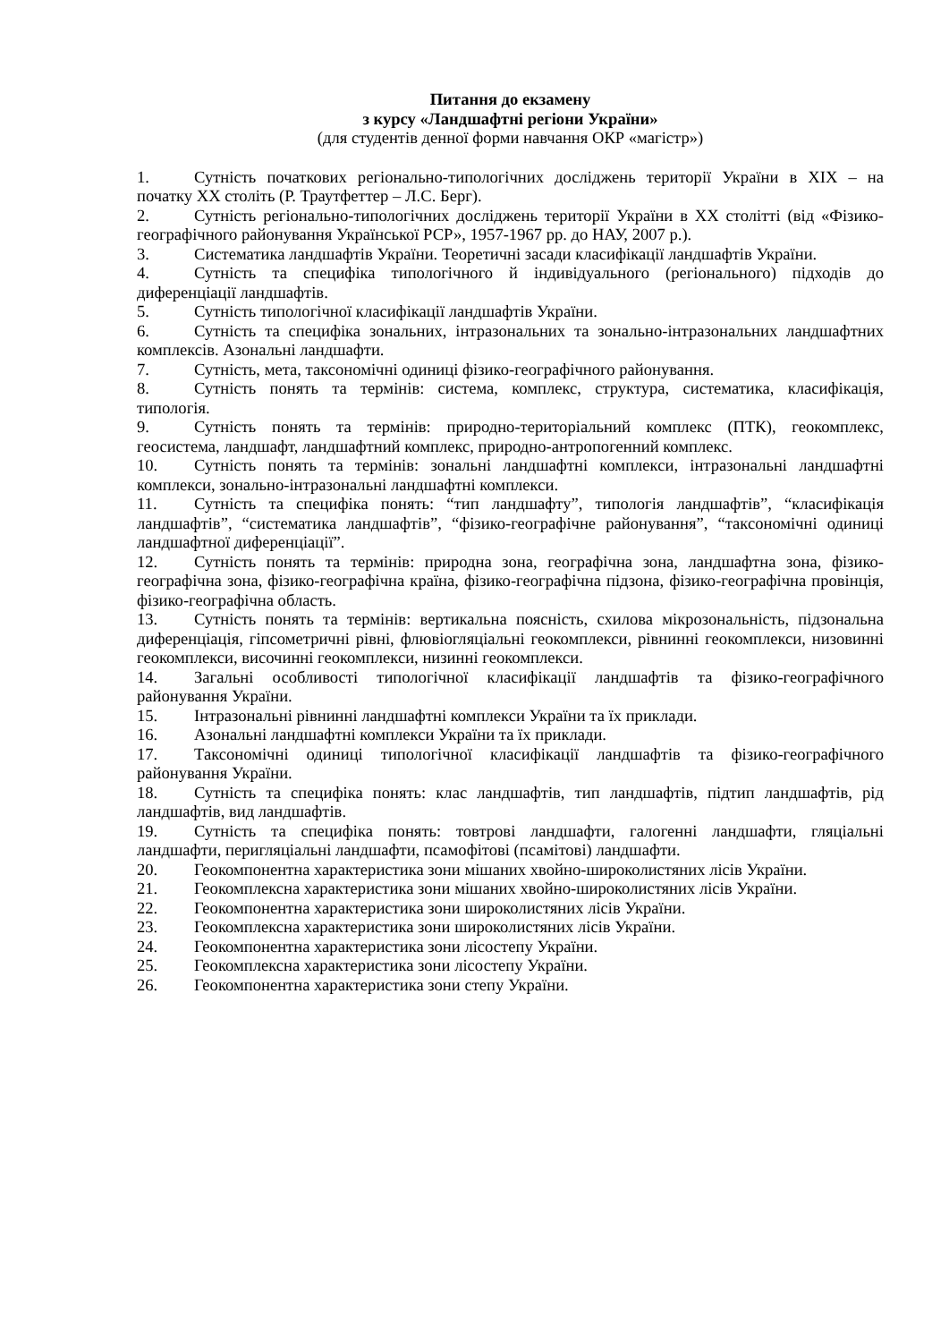Питання до екзамену
з курсу «Ландшафтні регіони України»
(для студентів денної форми навчання ОКР «магістр»)
1. Сутність початкових регіонально-типологічних досліджень території України в XIX – на початку XX століть (Р. Траутфеттер – Л.С. Берг).
2. Сутність регіонально-типологічних досліджень території України в XX столітті (від «Фізико-географічного районування Української РСР», 1957-1967 рр. до НАУ, 2007 р.).
3. Систематика ландшафтів України. Теоретичні засади класифікації ландшафтів України.
4. Сутність та специфіка типологічного й індивідуального (регіонального) підходів до диференціації ландшафтів.
5. Сутність типологічної класифікації ландшафтів України.
6. Сутність та специфіка зональних, інтразональних та зонально-інтразональних ландшафтних комплексів. Азональні ландшафти.
7. Сутність, мета, таксономічні одиниці фізико-географічного районування.
8. Сутність понять та термінів: система, комплекс, структура, систематика, класифікація, типологія.
9. Сутність понять та термінів: природно-територіальний комплекс (ПТК), геокомплекс, геосистема, ландшафт, ландшафтний комплекс, природно-антропогенний комплекс.
10. Сутність понять та термінів: зональні ландшафтні комплекси, інтразональні ландшафтні комплекси, зонально-інтразональні ландшафтні комплекси.
11. Сутність та специфіка понять: “тип ландшафту”, типологія ландшафтів”, “класифікація ландшафтів”, “систематика ландшафтів”, “фізико-географічне районування”, “таксономічні одиниці ландшафтної диференціації”.
12. Сутність понять та термінів: природна зона, географічна зона, ландшафтна зона, фізико-географічна зона, фізико-географічна країна, фізико-географічна підзона, фізико-географічна провінція, фізико-географічна область.
13. Сутність понять та термінів: вертикальна поясність, схилова мікрозональність, підзональна диференціація, гіпсометричні рівні, флювіогляціальні геокомплекси, рівнинні геокомплекси, низовинні геокомплекси, височинні геокомплекси, низинні геокомплекси.
14. Загальні особливості типологічної класифікації ландшафтів та фізико-географічного районування України.
15. Інтразональні рівнинні ландшафтні комплекси України та їх приклади.
16. Азональні ландшафтні комплекси України та їх приклади.
17. Таксономічні одиниці типологічної класифікації ландшафтів та фізико-географічного районування України.
18. Сутність та специфіка понять: клас ландшафтів, тип ландшафтів, підтип ландшафтів, рід ландшафтів, вид ландшафтів.
19. Сутність та специфіка понять: товтрові ландшафти, галогенні ландшафти, гляціальні ландшафти, перигляціальні ландшафти, псамофітові (псамітові) ландшафти.
20. Геокомпонентна характеристика зони мішаних хвойно-широколистяних лісів України.
21. Геокомплексна характеристика зони мішаних хвойно-широколистяних лісів України.
22. Геокомпонентна характеристика зони широколистяних лісів України.
23. Геокомплексна характеристика зони широколистяних лісів України.
24. Геокомпонентна характеристика зони лісостепу України.
25. Геокомплексна характеристика зони лісостепу України.
26. Геокомпонентна характеристика зони степу України.